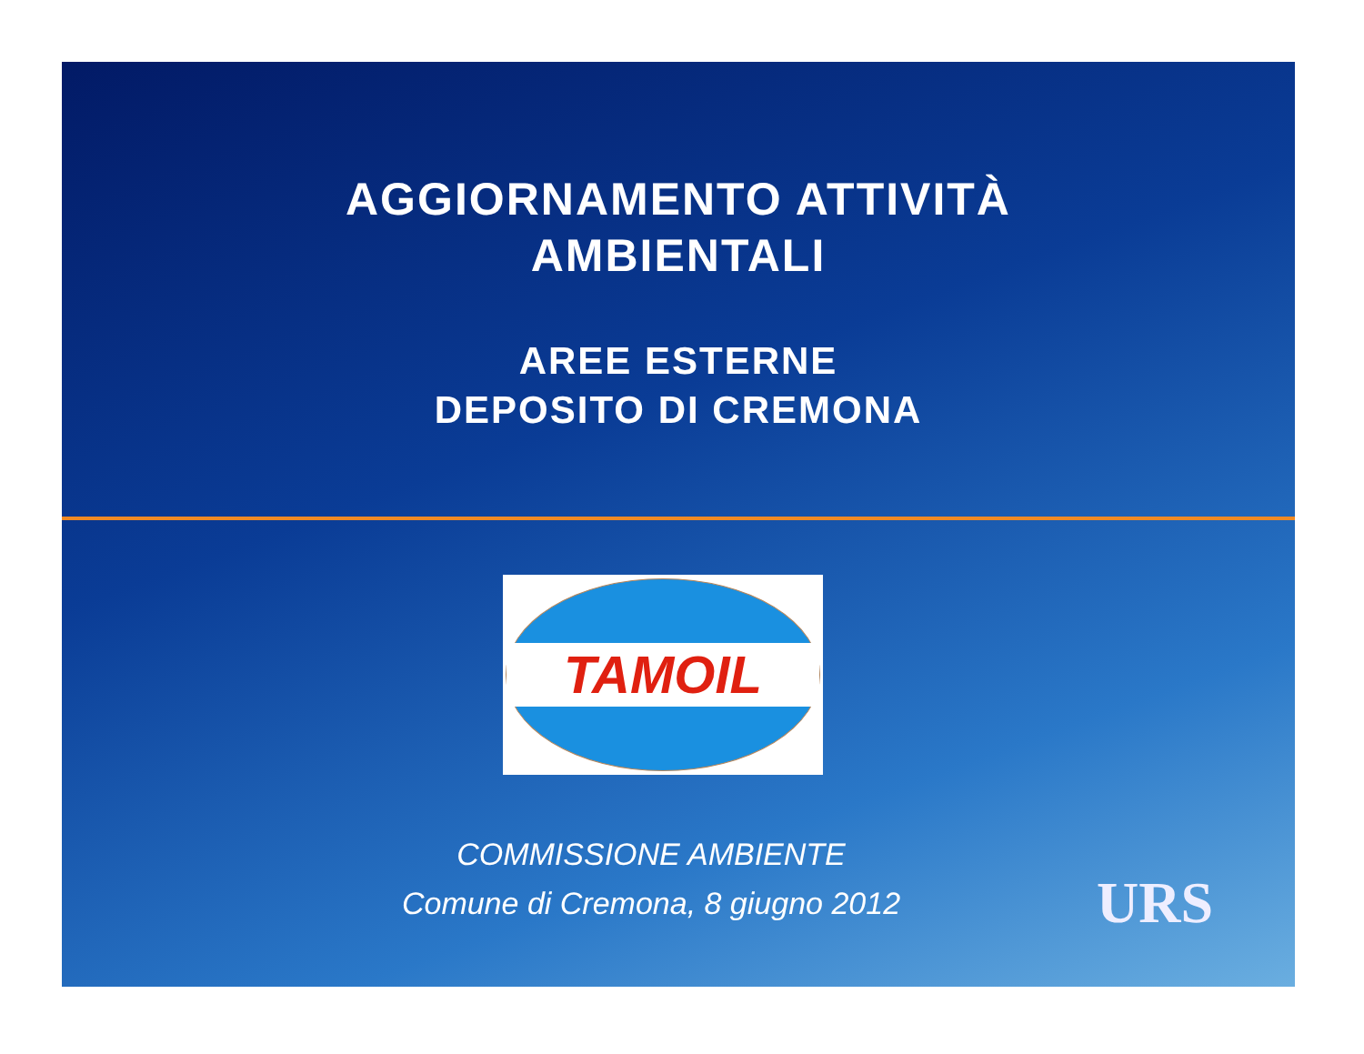AGGIORNAMENTO ATTIVITÀ
AMBIENTALI
AREE ESTERNE
DEPOSITO DI CREMONA
TAMOIL
COMMISSIONE AMBIENTE
Comune di Cremona, 8 giugno 2012
URS